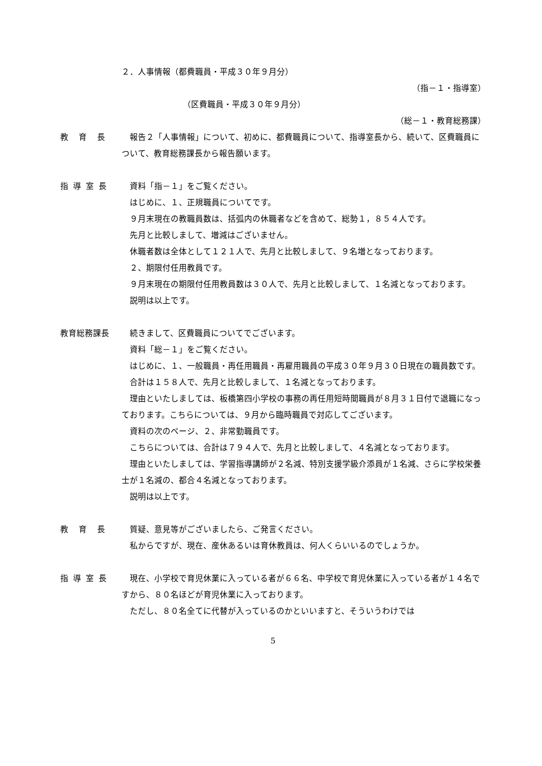２．人事情報（都費職員・平成３０年９月分）
（指－１・指導室）
（区費職員・平成３０年９月分）
（総－１・教育総務課）
教　育　長 報告２「人事情報」について、初めに、都費職員について、指導室長から、続いて、区費職員について、教育総務課長から報告願います。
指 導 室 長 資料「指－１」をご覧ください。
はじめに、１、正規職員についてです。
９月末現在の教職員数は、括弧内の休職者などを含めて、総勢１，８５４人です。
先月と比較しまして、増減はございません。
休職者数は全体として１２１人で、先月と比較しまして、９名増となっております。
２、期限付任用教員です。
９月末現在の期限付任用教員数は３０人で、先月と比較しまして、１名減となっております。
説明は以上です。
教育総務課長 続きまして、区費職員についてでございます。
資料「総－１」をご覧ください。
はじめに、１、一般職員・再任用職員・再雇用職員の平成３０年９月３０日現在の職員数です。
合計は１５８人で、先月と比較しまして、１名減となっております。
理由といたしましては、板橋第四小学校の事務の再任用短時間職員が８月３１日付で退職になっております。こちらについては、９月から臨時職員で対応してございます。
資料の次のページ、２、非常勤職員です。
こちらについては、合計は７９４人で、先月と比較しまして、４名減となっております。
理由といたしましては、学習指導講師が２名減、特別支援学級介添員が１名減、さらに学校栄養士が１名減の、都合４名減となっております。
説明は以上です。
教　育　長 質疑、意見等がございましたら、ご発言ください。
私からですが、現在、産休あるいは育休教員は、何人くらいいるのでしょうか。
指 導 室 長 現在、小学校で育児休業に入っている者が６６名、中学校で育児休業に入っている者が１４名ですから、８０名ほどが育児休業に入っております。
ただし、８０名全てに代替が入っているのかといいますと、そういうわけでは
5